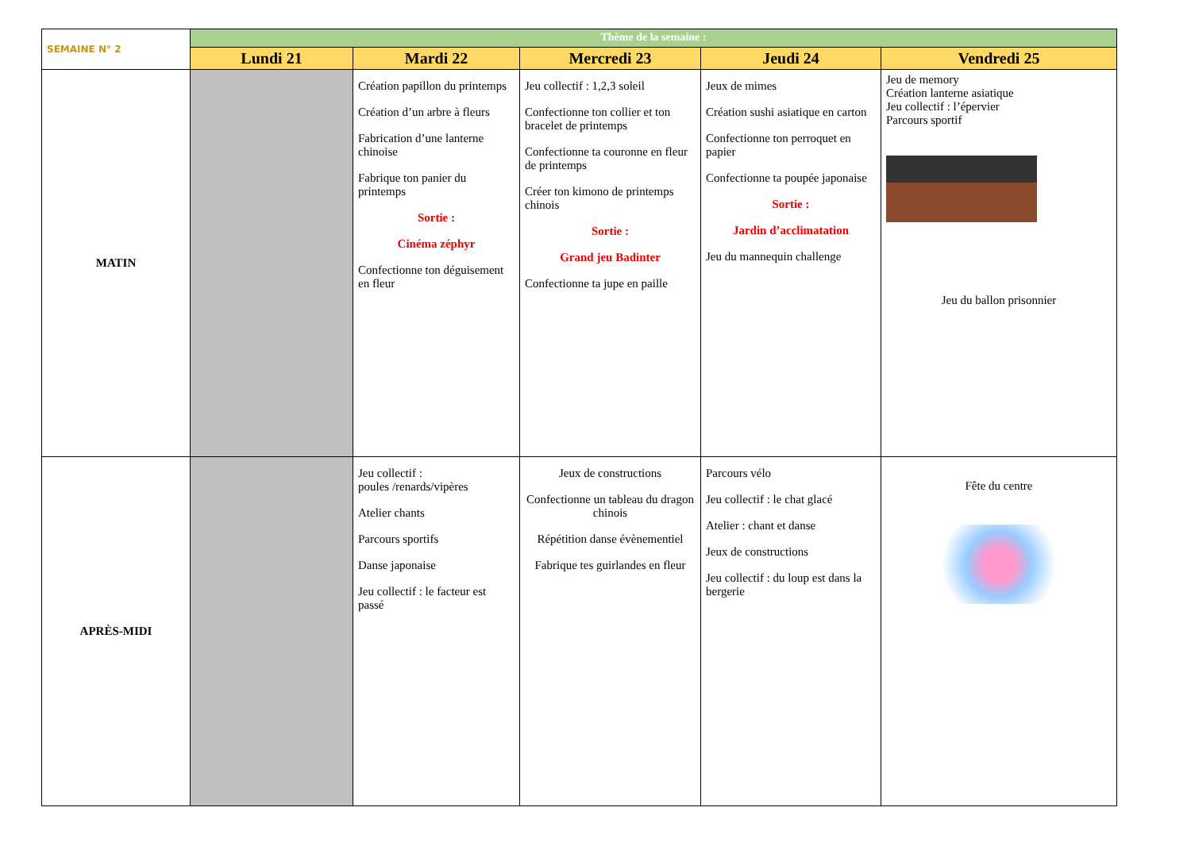| SEMAINE N° 2 | Thème de la semaine : | | | | |
| | Lundi 21 | Mardi 22 | Mercredi 23 | Jeudi 24 | Vendredi 25 |
| MATIN | | Création papillon du printemps Création d’un arbre à fleurs Fabrication d’une lanterne chinoise Fabrique ton panier du printemps Sortie : Cinéma zéphyr Confectionne ton déguisement en fleur | Jeu collectif : 1,2,3 soleil Confectionne ton collier et ton bracelet de printemps Confectionne ta couronne en fleur de printemps Créer ton kimono de printemps chinois Sortie : Grand jeu Badinter Confectionne ta jupe en paille | Jeux de mimes Création sushi asiatique en carton Confectionne ton perroquet en papier Confectionne ta poupée japonaise Sortie : Jardin d’acclimatation Jeu du mannequin challenge | Jeu de memory Création lanterne asiatique Jeu collectif : l’épervier Parcours sportif Jeu du ballon prisonnier |
| APRÈS-MIDI | | Jeu collectif : poules /renards/vipères Atelier chants Parcours sportifs Danse japonaise Jeu collectif : le facteur est passé | Jeux de constructions Confectionne un tableau du dragon chinois Répétition danse évènementiel Fabrique tes guirlandes en fleur | Parcours vélo Jeu collectif : le chat glacé Atelier : chant et danse Jeux de constructions Jeu collectif : du loup est dans la bergerie | Fête du centre |